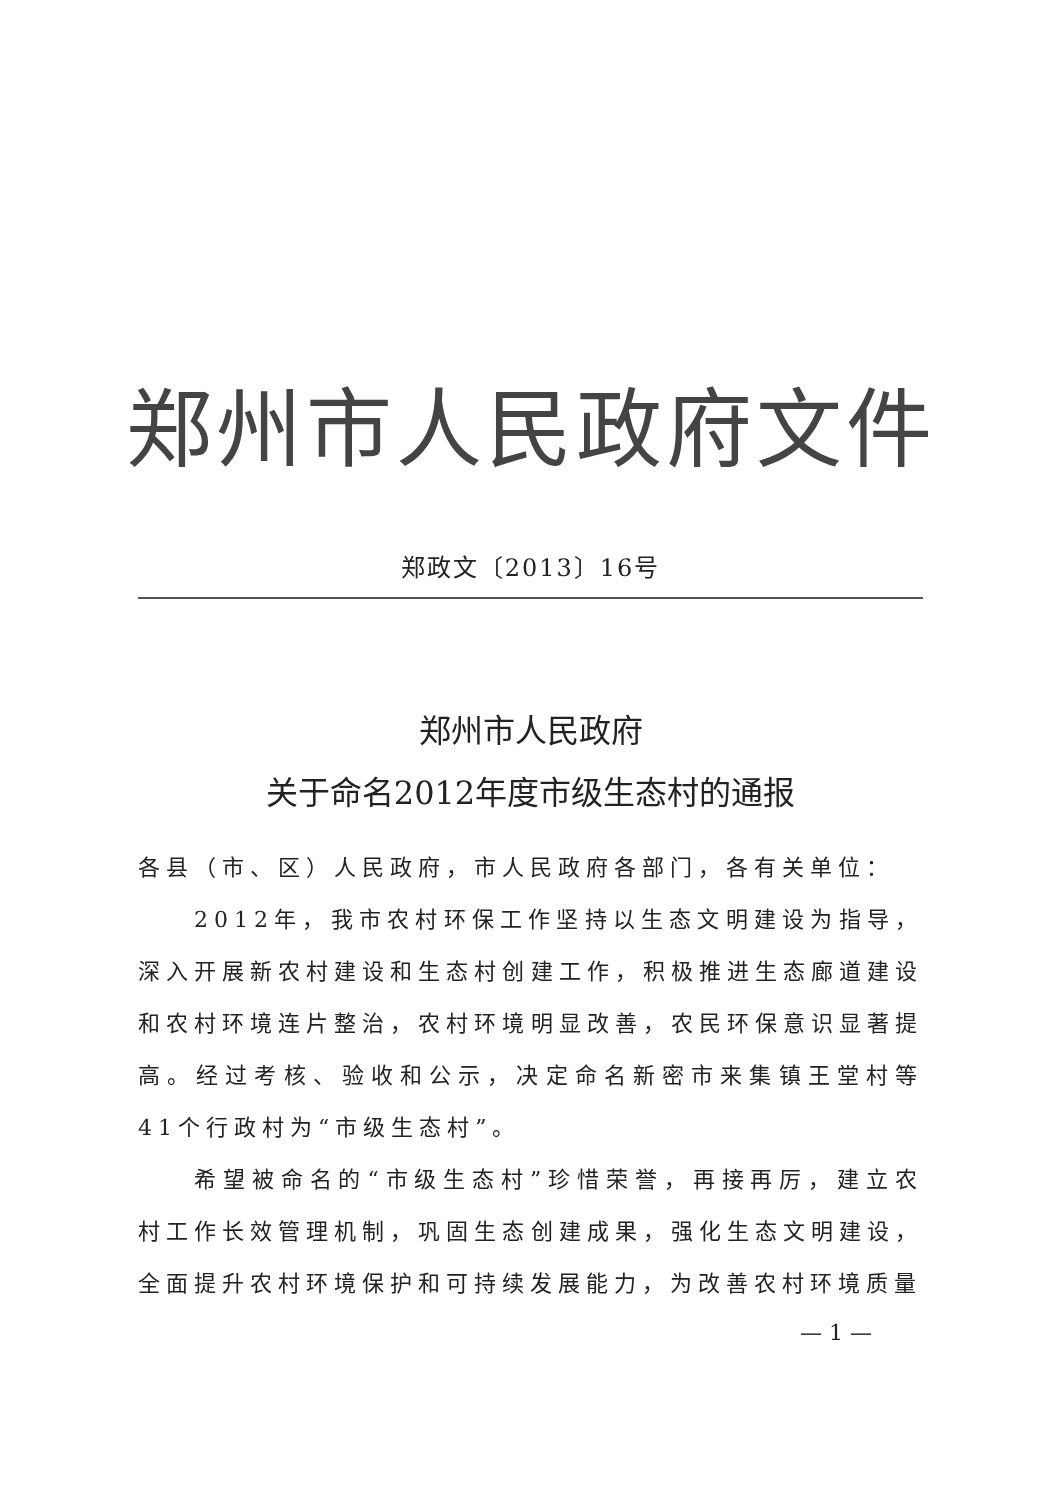郑州市人民政府文件
郑政文〔2013〕16号
郑州市人民政府
关于命名2012年度市级生态村的通报
各县（市、区）人民政府，市人民政府各部门，各有关单位：
2012年，我市农村环保工作坚持以生态文明建设为指导，深入开展新农村建设和生态村创建工作，积极推进生态廊道建设和农村环境连片整治，农村环境明显改善，农民环保意识显著提高。经过考核、验收和公示，决定命名新密市来集镇王堂村等41个行政村为“市级生态村”。
希望被命名的“市级生态村”珍惜荣誉，再接再厉，建立农村工作长效管理机制，巩固生态创建成果，强化生态文明建设，全面提升农村环境保护和可持续发展能力，为改善农村环境质量
— 1 —